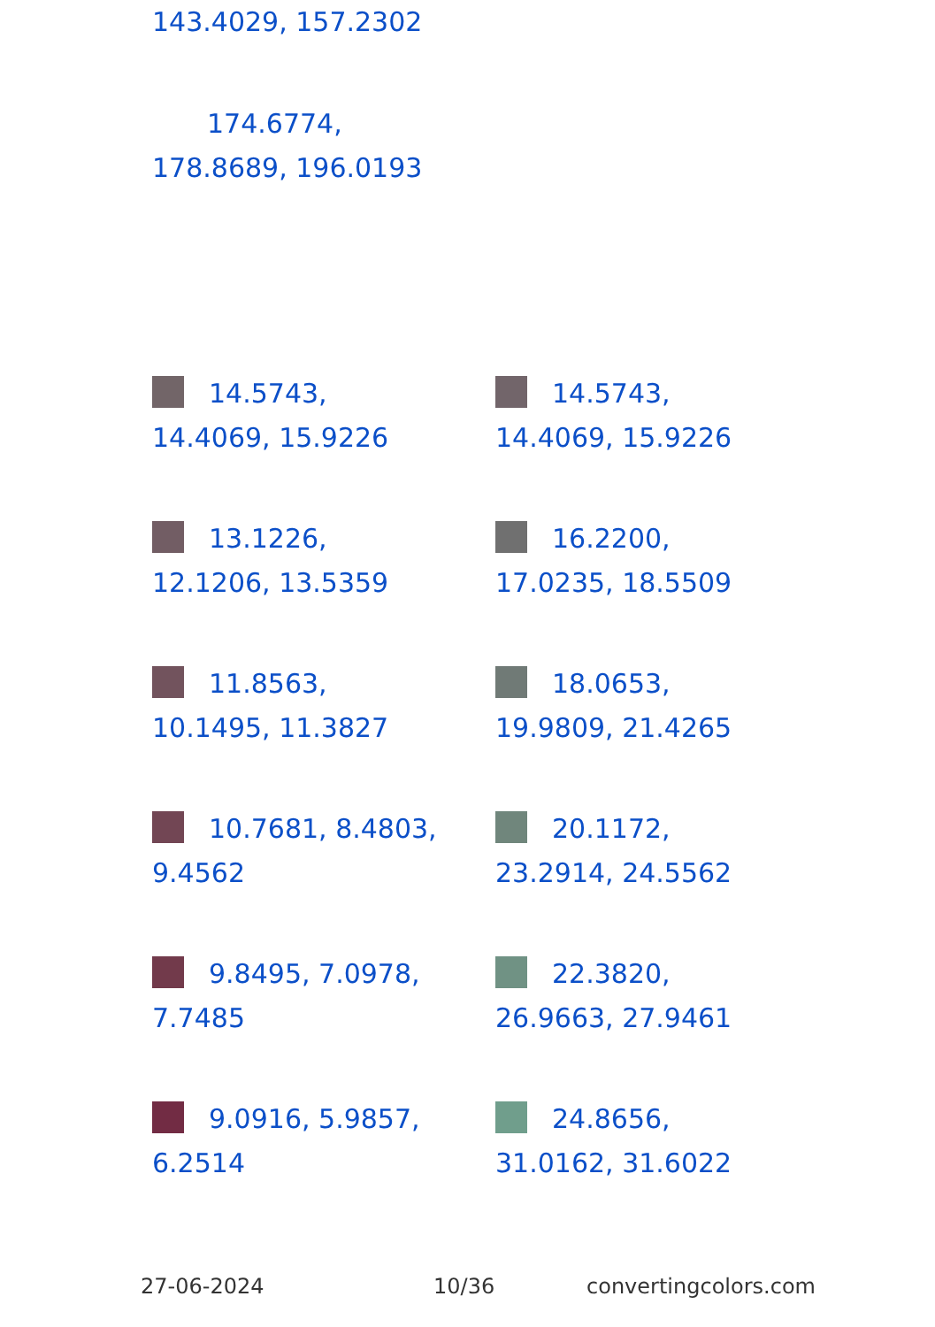143.4029, 157.2302
174.6774,
178.8689, 196.0193
14.5743, 14.4069, 15.9226
14.5743, 14.4069, 15.9226
13.1226, 12.1206, 13.5359
16.2200, 17.0235, 18.5509
11.8563, 10.1495, 11.3827
18.0653, 19.9809, 21.4265
10.7681, 8.4803, 9.4562
20.1172, 23.2914, 24.5562
9.8495, 7.0978, 7.7485
22.3820, 26.9663, 27.9461
9.0916, 5.9857, 6.2514
24.8656, 31.0162, 31.6022
27-06-2024 10/36 convertingcolors.com